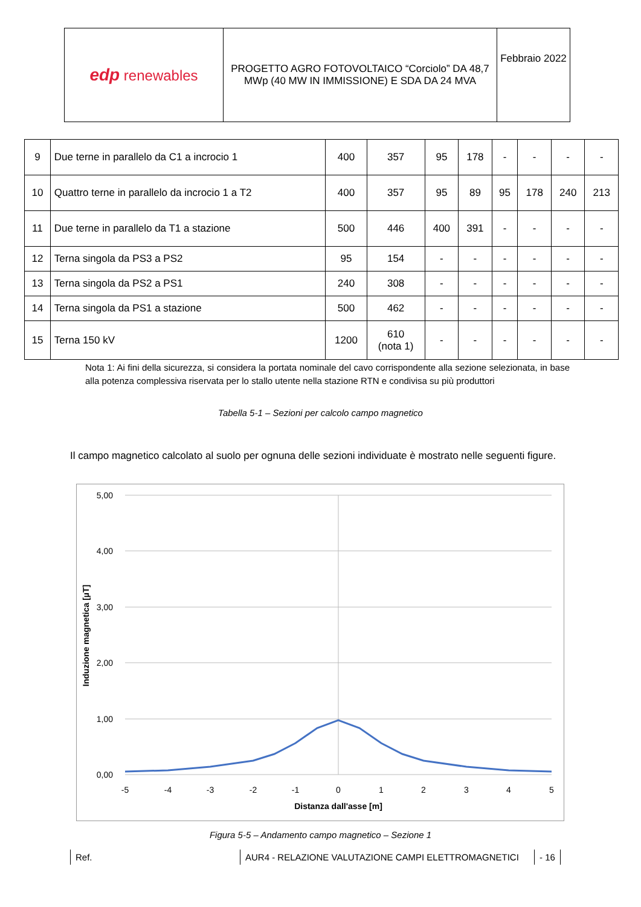| edp renewables | PROGETTO AGRO FOTOVOLTAICO “Corciolo” DA 48,7 MWp (40 MW IN IMMISSIONE) E SDA DA 24 MVA | Febbraio 2022 |
| 9 | Due terne in parallelo da C1 a incrocio 1 | 400 | 357 | 95 | 178 | - | - | - | - |
| 10 | Quattro terne in parallelo da incrocio 1 a T2 | 400 | 357 | 95 | 89 | 95 | 178 | 240 | 213 |
| 11 | Due terne in parallelo da T1 a stazione | 500 | 446 | 400 | 391 | - | - | - | - |
| 12 | Terna singola da PS3 a PS2 | 95 | 154 | - | - | - | - | - | - |
| 13 | Terna singola da PS2 a PS1 | 240 | 308 | - | - | - | - | - | - |
| 14 | Terna singola da PS1 a stazione | 500 | 462 | - | - | - | - | - | - |
| 15 | Terna 150 kV | 1200 | 610 (nota 1) | - | - | - | - | - | - |
Nota 1: Ai fini della sicurezza, si considera la portata nominale del cavo corrispondente alla sezione selezionata, in base alla potenza complessiva riservata per lo stallo utente nella stazione RTN e condivisa su più produttori
Tabella 5-1 – Sezioni per calcolo campo magnetico
Il campo magnetico calcolato al suolo per ognuna delle sezioni individuate è mostrato nelle seguenti figure.
5,00
4,00
3,00
2,00
1,00
0,00
-5
-4
-3
-2
-1
0
1
2
3
4
5
Distanza dall'asse [m]
Induzione magnetica [µT]
Figura 5-5 – Andamento campo magnetico – Sezione 1
Ref. AUR4 - RELAZIONE VALUTAZIONE CAMPI ELETTROMAGNETICI - 16